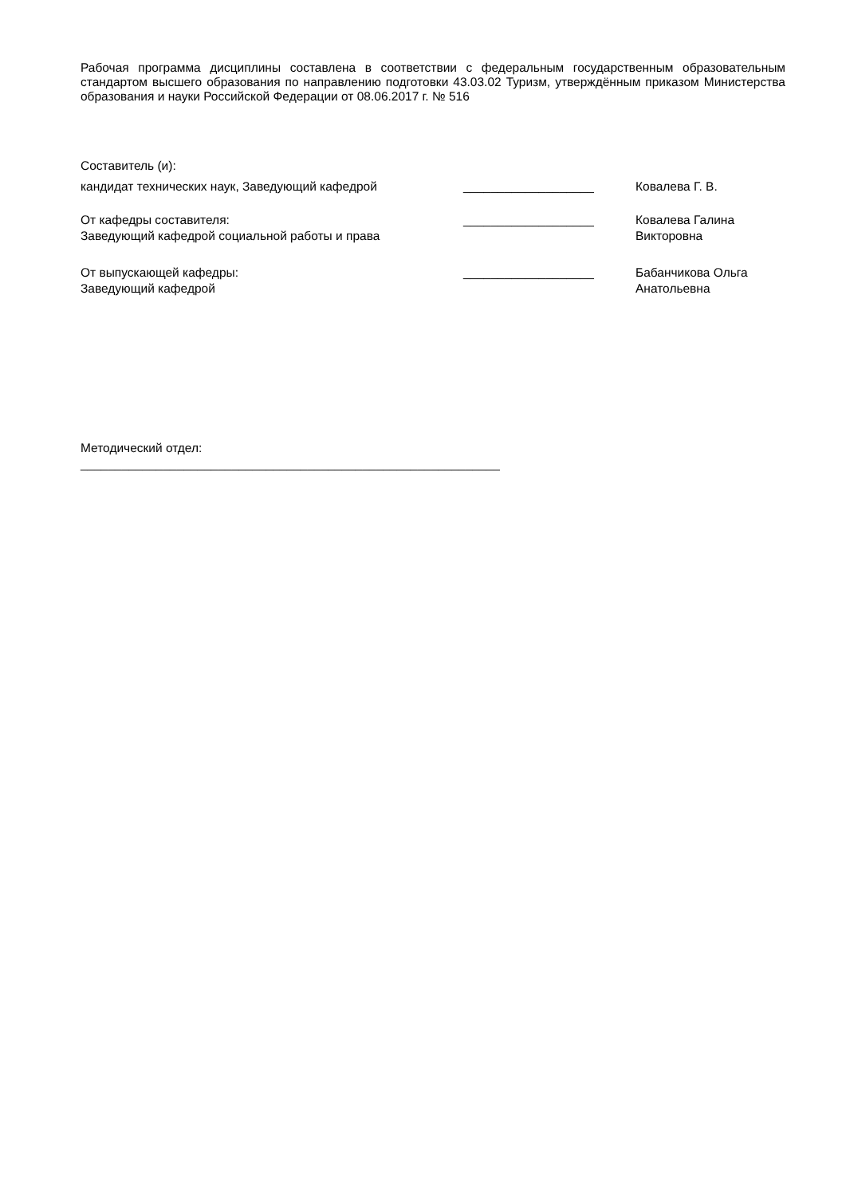Рабочая программа дисциплины составлена в соответствии с федеральным государственным образовательным стандартом высшего образования по направлению подготовки 43.03.02 Туризм, утверждённым приказом Министерства образования и науки Российской Федерации от 08.06.2017 г. № 516
Составитель (и):
кандидат технических наук, Заведующий кафедрой ___________________ Ковалева Г. В.
От кафедры составителя:
Заведующий кафедрой социальной работы и права
___________________ Ковалева Галина
Викторовна
От выпускающей кафедры:
Заведующий кафедрой
___________________ Бабанчикова Ольга
Анатольевна
Методический отдел:
_____________________________________________________________